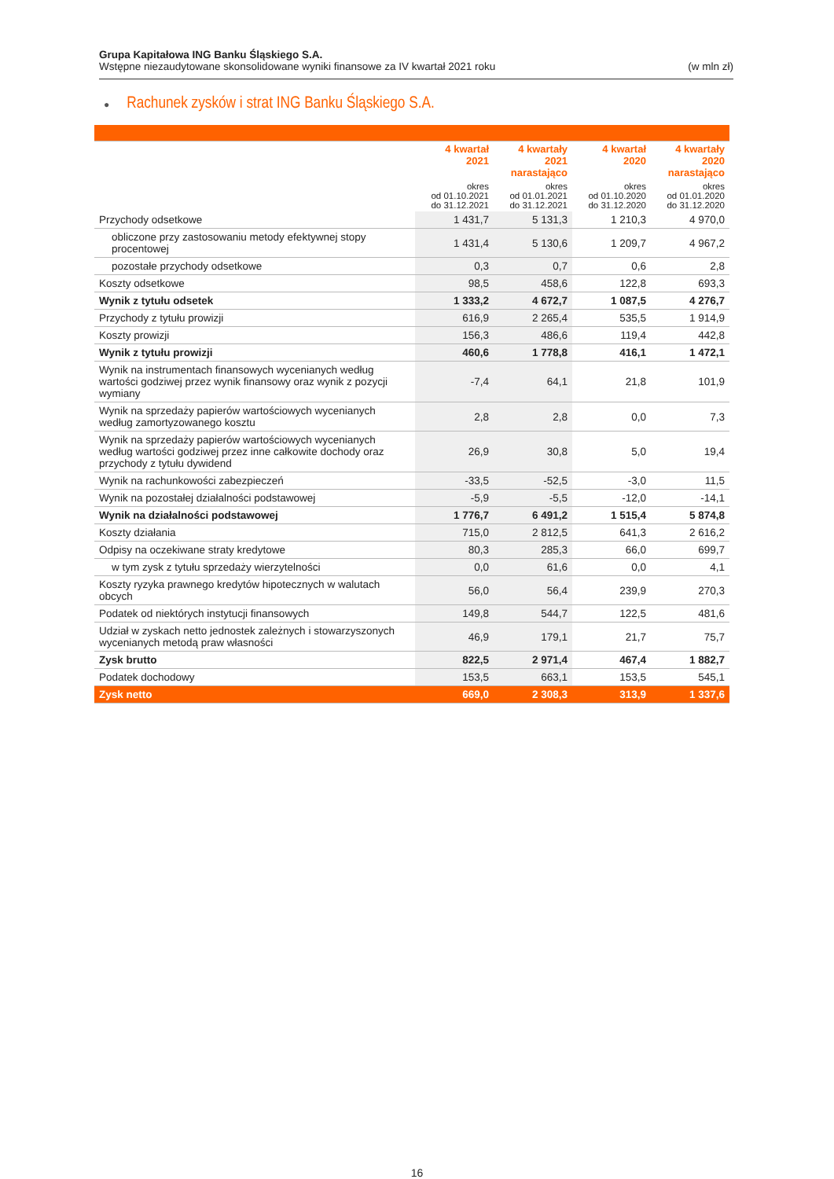Grupa Kapitałowa ING Banku Śląskiego S.A.
Wstępne niezaudytowane skonsolidowane wyniki finansowe za IV kwartał 2021 roku (w mln zł)
● Rachunek zysków i strat ING Banku Śląskiego S.A.
| | 4 kwartał 2021 okres od 01.10.2021 do 31.12.2021 | 4 kwartały 2021 narastająco okres od 01.01.2021 do 31.12.2021 | 4 kwartał 2020 okres od 01.10.2020 do 31.12.2020 | 4 kwartały 2020 narastająco okres od 01.01.2020 do 31.12.2020 |
| --- | --- | --- | --- | --- |
| Przychody odsetkowe | 1 431,7 | 5 131,3 | 1 210,3 | 4 970,0 |
| obliczone przy zastosowaniu metody efektywnej stopy procentowej | 1 431,4 | 5 130,6 | 1 209,7 | 4 967,2 |
| pozostałe przychody odsetkowe | 0,3 | 0,7 | 0,6 | 2,8 |
| Koszty odsetkowe | 98,5 | 458,6 | 122,8 | 693,3 |
| Wynik z tytułu odsetek | 1 333,2 | 4 672,7 | 1 087,5 | 4 276,7 |
| Przychody z tytułu prowizji | 616,9 | 2 265,4 | 535,5 | 1 914,9 |
| Koszty prowizji | 156,3 | 486,6 | 119,4 | 442,8 |
| Wynik z tytułu prowizji | 460,6 | 1 778,8 | 416,1 | 1 472,1 |
| Wynik na instrumentach finansowych wycenianych według wartości godziwej przez wynik finansowy oraz wynik z pozycji wymiany | -7,4 | 64,1 | 21,8 | 101,9 |
| Wynik na sprzedaży papierów wartościowych wycenianych według zamortyzowanego kosztu | 2,8 | 2,8 | 0,0 | 7,3 |
| Wynik na sprzedaży papierów wartościowych wycenianych według wartości godziwej przez inne całkowite dochody oraz przychody z tytułu dywidend | 26,9 | 30,8 | 5,0 | 19,4 |
| Wynik na rachunkowości zabezpieczeń | -33,5 | -52,5 | -3,0 | 11,5 |
| Wynik na pozostałej działalności podstawowej | -5,9 | -5,5 | -12,0 | -14,1 |
| Wynik na działalności podstawowej | 1 776,7 | 6 491,2 | 1 515,4 | 5 874,8 |
| Koszty działania | 715,0 | 2 812,5 | 641,3 | 2 616,2 |
| Odpisy na oczekiwane straty kredytowe | 80,3 | 285,3 | 66,0 | 699,7 |
| w tym zysk z tytułu sprzedaży wierzytelności | 0,0 | 61,6 | 0,0 | 4,1 |
| Koszty ryzyka prawnego kredytów hipotecznych w walutach obcych | 56,0 | 56,4 | 239,9 | 270,3 |
| Podatek od niektórych instytucji finansowych | 149,8 | 544,7 | 122,5 | 481,6 |
| Udział w zyskach netto jednostek zależnych i stowarzyszonych wycenianych metodą praw własności | 46,9 | 179,1 | 21,7 | 75,7 |
| Zysk brutto | 822,5 | 2 971,4 | 467,4 | 1 882,7 |
| Podatek dochodowy | 153,5 | 663,1 | 153,5 | 545,1 |
| Zysk netto | 669,0 | 2 308,3 | 313,9 | 1 337,6 |
16